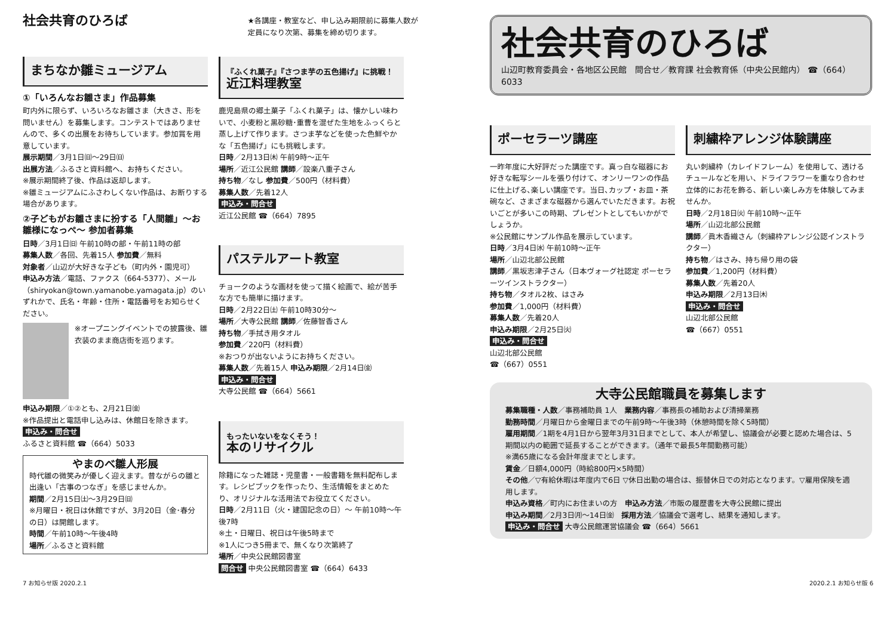社会共育のひろば
★各講座・教室など、申し込み期限前に募集人数が
定員になり次第、募集を締め切ります。
まちなか雛ミュージアム
①「いろんなお雛さま」作品募集
町内外に限らず、いろいろなお雛さま（大きさ、形を問いません）を募集します。コンテストではありませんので、多くの出展をお待ちしています。参加賞を用意しています。
展示期間／3月1日㈰～29日㈰
出展方法／ふるさと資料館へ、お持ちください。
※展示期間終了後、作品は返却します。
※雛ミュージアムにふさわしくない作品は、お断りする場合があります。
②子どもがお雛さまに扮する「人間雛」～お雛様になっぺ～ 参加者募集
日時／3月1日㈰ 午前10時の部・午前11時の部
募集人数／各回、先着15人 参加費／無料
対象者／山辺が大好きな子ども（町内外・園児可）
申込み方法／電話、ファクス（664-5377）、メール（shiryokan@town.yamanobe.yamagata.jp）のいずれかで、氏名・年齢・住所・電話番号をお知らせください。
※オープニングイベントでの披露後、雛衣装のまま商店街を巡ります。
申込み期限／①②とも、2月21日㈮
※作品提出と電話申し込みは、休館日を除きます。
申込み・問合せ
ふるさと資料館 ☎（664）5033
やまのべ雛人形展
時代雛の微笑みが優しく迎えます。昔ながらの雛と出逢い「古事のつなぎ」を感じませんか。
期間／2月15日㈯～3月29日㈰
※月曜日・祝日は休館ですが、3月20日（金･春分の日）は開館します。
時間／午前10時～午後4時
場所／ふるさと資料館
『ふくれ菓子』『さつま芋の五色揚げ』に挑戦！
近江料理教室
鹿児島県の郷土菓子「ふくれ菓子」は、懐かしい味わいで、小麦粉と黒砂糖･重曹を混ぜた生地をふっくらと蒸し上げて作ります。さつま芋などを使った色鮮やかな「五色揚げ」にも挑戦します。
日時／2月13日㈭ 午前9時～正午
場所／近江公民館 講師／設楽八重子さん
持ち物／なし 参加費／500円（材料費）
募集人数／先着12人
申込み・問合せ
近江公民館 ☎（664）7895
パステルアート教室
チョークのような画材を使って描く絵画で、絵が苦手な方でも簡単に描けます。
日時／2月22日㈯ 午前10時30分～
場所／大寺公民館 講師／佐藤智香さん
持ち物／手拭き用タオル
参加費／220円（材料費）
※おつりが出ないようにお持ちください。
募集人数／先着15人 申込み期限／2月14日㈮
申込み・問合せ
大寺公民館 ☎（664）5661
もったいないをなくそう！
本のリサイクル
除籍になった雑誌・児童書・一般書籍を無料配布します。レシピブックを作ったり、生活情報をまとめたり、オリジナルな活用法でお役立てください。
日時／2月11日（火・建国記念の日）～ 午前10時～午後7時
※土・日曜日、祝日は午後5時まで
※1人につき5冊まで、無くなり次第終了
場所／中央公民館図書室
問合せ 中央公民館図書室 ☎（664）6433
社会共育のひろば
山辺町教育委員会・各地区公民館　問合せ／教育課 社会教育係（中央公民館内） ☎（664）6033
ポーセラーツ講座
一昨年度に大好評だった講座です。真っ白な磁器にお好きな転写シールを張り付けて、オンリーワンの作品に仕上げる､楽しい講座です。当日､カップ・お皿・茶碗など、さまざまな磁器から選んでいただきます。お祝いごとが多いこの時期、プレゼントとしてもいかがでしょうか。
※公民館にサンプル作品を展示しています。
日時／3月4日㈬ 午前10時～正午
場所／山辺北部公民館
講師／黒坂志津子さん（日本ヴォーグ社認定 ポーセラーツインストラクター）
持ち物／タオル2枚、はさみ
参加費／1,000円（材料費）
募集人数／先着20人
申込み期限／2月25日㈫
申込み・問合せ
山辺北部公民館
☎（667）0551
刺繍枠アレンジ体験講座
丸い刺繍枠（カレイドフレーム）を使用して、透けるチュールなどを用い、ドライフラワーを重なり合わせ立体的にお花を飾る、新しい楽しみ方を体験してみませんか。
日時／2月18日㈫ 午前10時～正午
場所／山辺北部公民館
講師／眞木香織さん（刺繍枠アレンジ公認インストラクター）
持ち物／はさみ、持ち帰り用の袋
参加費／1,200円（材料費）
募集人数／先着20人
申込み期限／2月13日㈭
申込み・問合せ
山辺北部公民館
☎（667）0551
大寺公民館職員を募集します
募集職種・人数／事務補助員 1人　業務内容／事務長の補助および清掃業務
勤務時間／月曜日から金曜日までの午前9時～午後3時（休憩時間を除く5時間）
雇用期間／1期を4月1日から翌年3月31日までとして、本人が希望し、協議会が必要と認めた場合は、5期間以内の範囲で延長することができます。（通年で最長5年間勤務可能）
※満65歳になる会計年度までとします。
賃金／日額4,000円（時給800円×5時間）
その他／▽有給休暇は年度内で6日 ▽休日出勤の場合は、振替休日での対応となります。▽雇用保険を適用します。
申込み資格／町内にお住まいの方　申込み方法／市販の履歴書を大寺公民館に提出
申込み期間／2月3日㈪～14日㈮　採用方法／協議会で選考し、結果を通知します。
申込み・問合せ 大寺公民館運営協議会 ☎（664）5661
7 お知らせ版 2020.2.1 2020.2.1 お知らせ版 6